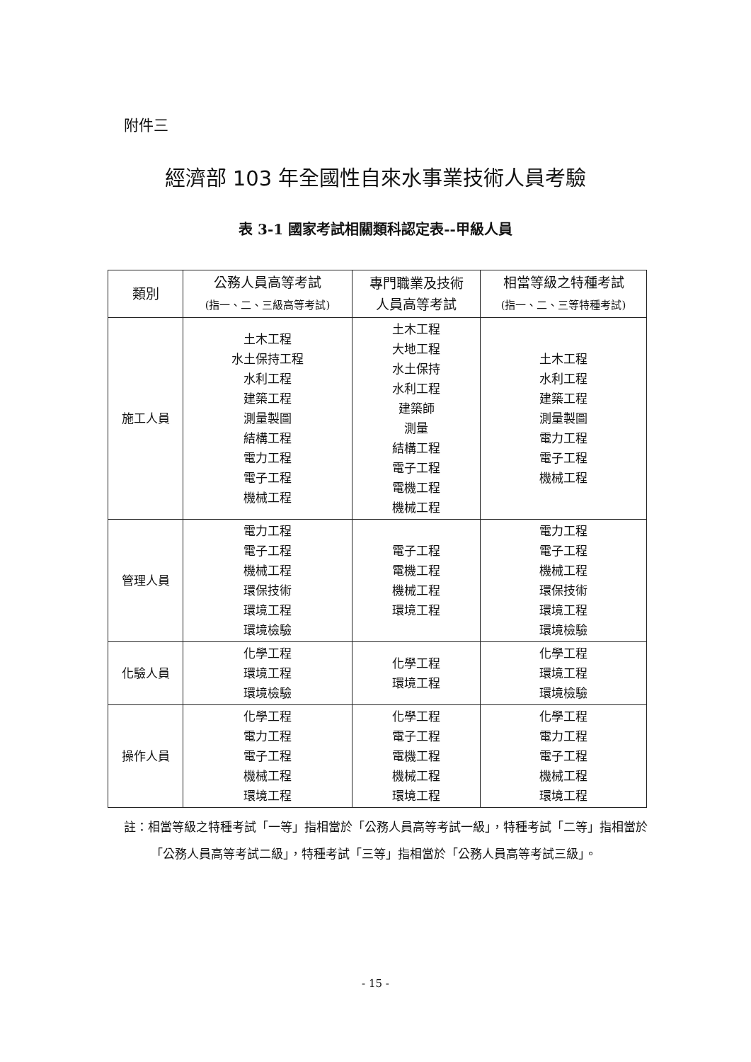附件三
經濟部 103 年全國性自來水事業技術人員考驗
表 3-1 國家考試相關類科認定表--甲級人員
| 類別 | 公務人員高等考試 (指一、二、三級高等考試) | 專門職業及技術 人員高等考試 | 相當等級之特種考試 (指一、二、三等特種考試) |
| --- | --- | --- | --- |
| 施工人員 | 土木工程 水土保持工程 水利工程 建築工程 測量製圖 結構工程 電力工程 電子工程 機械工程 | 土木工程 大地工程 水土保持 水利工程 建築師 測量 結構工程 電子工程 電機工程 機械工程 | 土木工程 水利工程 建築工程 測量製圖 電力工程 電子工程 機械工程 |
| 管理人員 | 電力工程 電子工程 機械工程 環保技術 環境工程 環境檢驗 | 電子工程 電機工程 機械工程 環境工程 | 電力工程 電子工程 機械工程 環保技術 環境工程 環境檢驗 |
| 化驗人員 | 化學工程 環境工程 環境檢驗 | 化學工程 環境工程 | 化學工程 環境工程 環境檢驗 |
| 操作人員 | 化學工程 電力工程 電子工程 機械工程 環境工程 | 化學工程 電子工程 電機工程 機械工程 環境工程 | 化學工程 電力工程 電子工程 機械工程 環境工程 |
註：相當等級之特種考試「一等」指相當於「公務人員高等考試一級」，特種考試「二等」指相當於「公務人員高等考試二級」，特種考試「三等」指相當於「公務人員高等考試三級」。
- 15 -